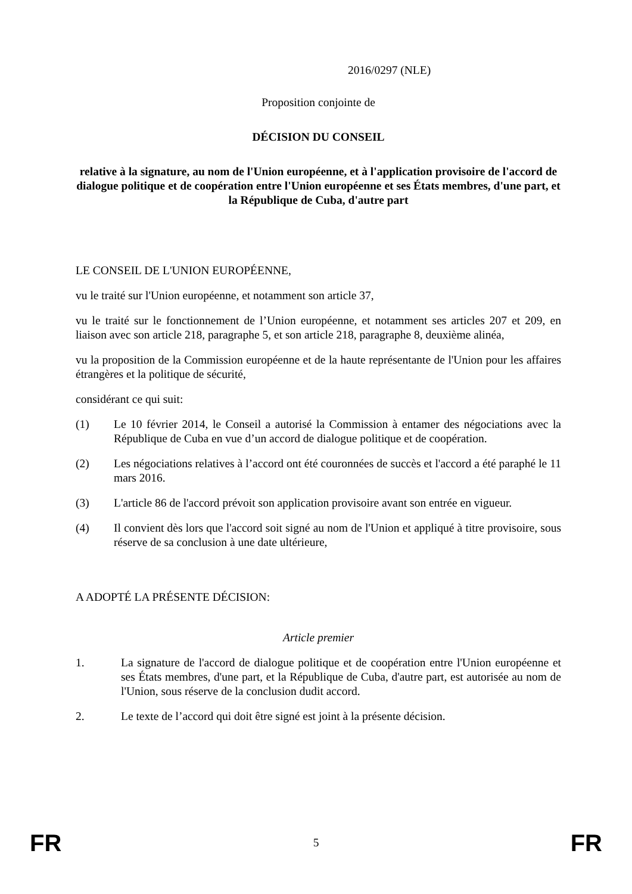2016/0297 (NLE)
Proposition conjointe de
DÉCISION DU CONSEIL
relative à la signature, au nom de l'Union européenne, et à l'application provisoire de l'accord de dialogue politique et de coopération entre l'Union européenne et ses États membres, d'une part, et la République de Cuba, d'autre part
LE CONSEIL DE L'UNION EUROPÉENNE,
vu le traité sur l'Union européenne, et notamment son article 37,
vu le traité sur le fonctionnement de l’Union européenne, et notamment ses articles 207 et 209, en liaison avec son article 218, paragraphe 5, et son article 218, paragraphe 8, deuxième alinéa,
vu la proposition de la Commission européenne et de la haute représentante de l'Union pour les affaires étrangères et la politique de sécurité,
considérant ce qui suit:
(1) Le 10 février 2014, le Conseil a autorisé la Commission à entamer des négociations avec la République de Cuba en vue d’un accord de dialogue politique et de coopération.
(2) Les négociations relatives à l’accord ont été couronnées de succès et l'accord a été paraphé le 11 mars 2016.
(3) L'article 86 de l'accord prévoit son application provisoire avant son entrée en vigueur.
(4) Il convient dès lors que l'accord soit signé au nom de l'Union et appliqué à titre provisoire, sous réserve de sa conclusion à une date ultérieure,
A ADOPTÉ LA PRÉSENTE DÉCISION:
Article premier
1. La signature de l'accord de dialogue politique et de coopération entre l'Union européenne et ses États membres, d'une part, et la République de Cuba, d'autre part, est autorisée au nom de l'Union, sous réserve de la conclusion dudit accord.
2. Le texte de l’accord qui doit être signé est joint à la présente décision.
FR 5 FR